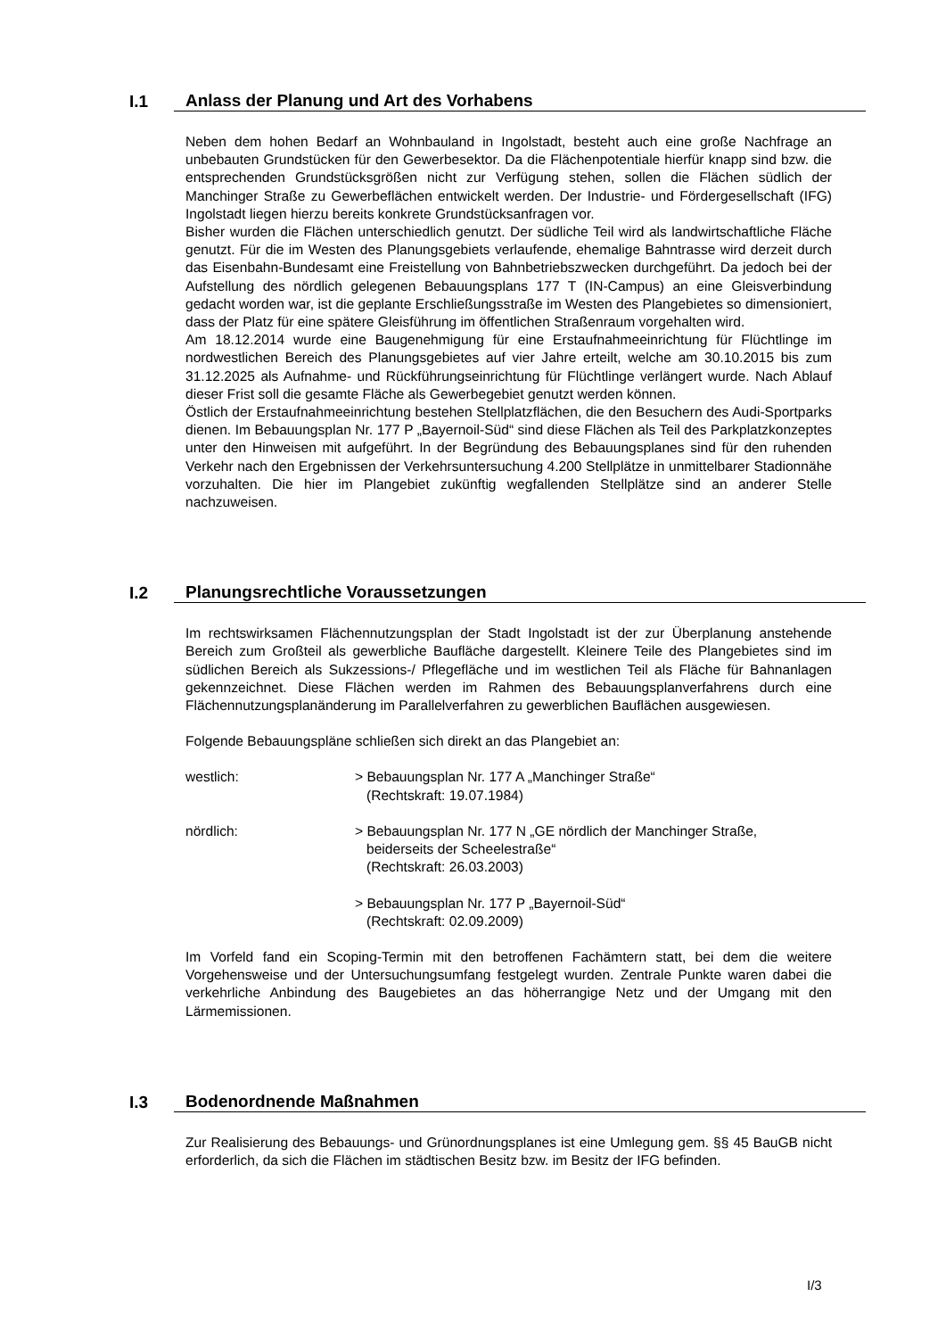I.1 Anlass der Planung und Art des Vorhabens
Neben dem hohen Bedarf an Wohnbauland in Ingolstadt, besteht auch eine große Nachfrage an unbebauten Grundstücken für den Gewerbesektor. Da die Flächenpotentiale hierfür knapp sind bzw. die entsprechenden Grundstücksgrößen nicht zur Verfügung stehen, sollen die Flächen südlich der Manchinger Straße zu Gewerbeflächen entwickelt werden. Der Industrie- und Fördergesellschaft (IFG) Ingolstadt liegen hierzu bereits konkrete Grundstücksanfragen vor.
Bisher wurden die Flächen unterschiedlich genutzt. Der südliche Teil wird als landwirtschaftliche Fläche genutzt. Für die im Westen des Planungsgebiets verlaufende, ehemalige Bahntrasse wird derzeit durch das Eisenbahn-Bundesamt eine Freistellung von Bahnbetriebszwecken durchgeführt. Da jedoch bei der Aufstellung des nördlich gelegenen Bebauungsplans 177 T (IN-Campus) an eine Gleisverbindung gedacht worden war, ist die geplante Erschließungsstraße im Westen des Plangebietes so dimensioniert, dass der Platz für eine spätere Gleisführung im öffentlichen Straßenraum vorgehalten wird.
Am 18.12.2014 wurde eine Baugenehmigung für eine Erstaufnahmeeinrichtung für Flüchtlinge im nordwestlichen Bereich des Planungsgebietes auf vier Jahre erteilt, welche am 30.10.2015 bis zum 31.12.2025 als Aufnahme- und Rückführungseinrichtung für Flüchtlinge verlängert wurde. Nach Ablauf dieser Frist soll die gesamte Fläche als Gewerbegebiet genutzt werden können.
Östlich der Erstaufnahmeeinrichtung bestehen Stellplatzflächen, die den Besuchern des Audi-Sportparks dienen. Im Bebauungsplan Nr. 177 P „Bayernoil-Süd“ sind diese Flächen als Teil des Parkplatzkonzeptes unter den Hinweisen mit aufgeführt. In der Begründung des Bebauungsplanes sind für den ruhenden Verkehr nach den Ergebnissen der Verkehrsuntersuchung 4.200 Stellplätze in unmittelbarer Stadionnähe vorzuhalten. Die hier im Plangebiet zukünftig wegfallenden Stellplätze sind an anderer Stelle nachzuweisen.
I.2 Planungsrechtliche Voraussetzungen
Im rechtswirksamen Flächennutzungsplan der Stadt Ingolstadt ist der zur Überplanung anstehende Bereich zum Großteil als gewerbliche Baufläche dargestellt. Kleinere Teile des Plangebietes sind im südlichen Bereich als Sukzessions-/ Pflegefläche und im westlichen Teil als Fläche für Bahnanlagen gekennzeichnet. Diese Flächen werden im Rahmen des Bebauungsplanverfahrens durch eine Flächennutzungsplanänderung im Parallelverfahren zu gewerblichen Bauflächen ausgewiesen.
Folgende Bebauungspläne schließen sich direkt an das Plangebiet an:
westlich: > Bebauungsplan Nr. 177 A „Manchinger Straße“
(Rechtskraft: 19.07.1984)
nördlich: > Bebauungsplan Nr. 177 N „GE nördlich der Manchinger Straße,
beiderseits der Scheelestraße“
(Rechtskraft: 26.03.2003)
> Bebauungsplan Nr. 177 P „Bayernoil-Süd“
(Rechtskraft: 02.09.2009)
Im Vorfeld fand ein Scoping-Termin mit den betroffenen Fachämtern statt, bei dem die weitere Vorgehensweise und der Untersuchungsumfang festgelegt wurden. Zentrale Punkte waren dabei die verkehrliche Anbindung des Baugebietes an das höherrangige Netz und der Umgang mit den Lärmemissionen.
I.3 Bodenordnende Maßnahmen
Zur Realisierung des Bebauungs- und Grünordnungsplanes ist eine Umlegung gem. §§ 45 BauGB nicht erforderlich, da sich die Flächen im städtischen Besitz bzw. im Besitz der IFG befinden.
I/3